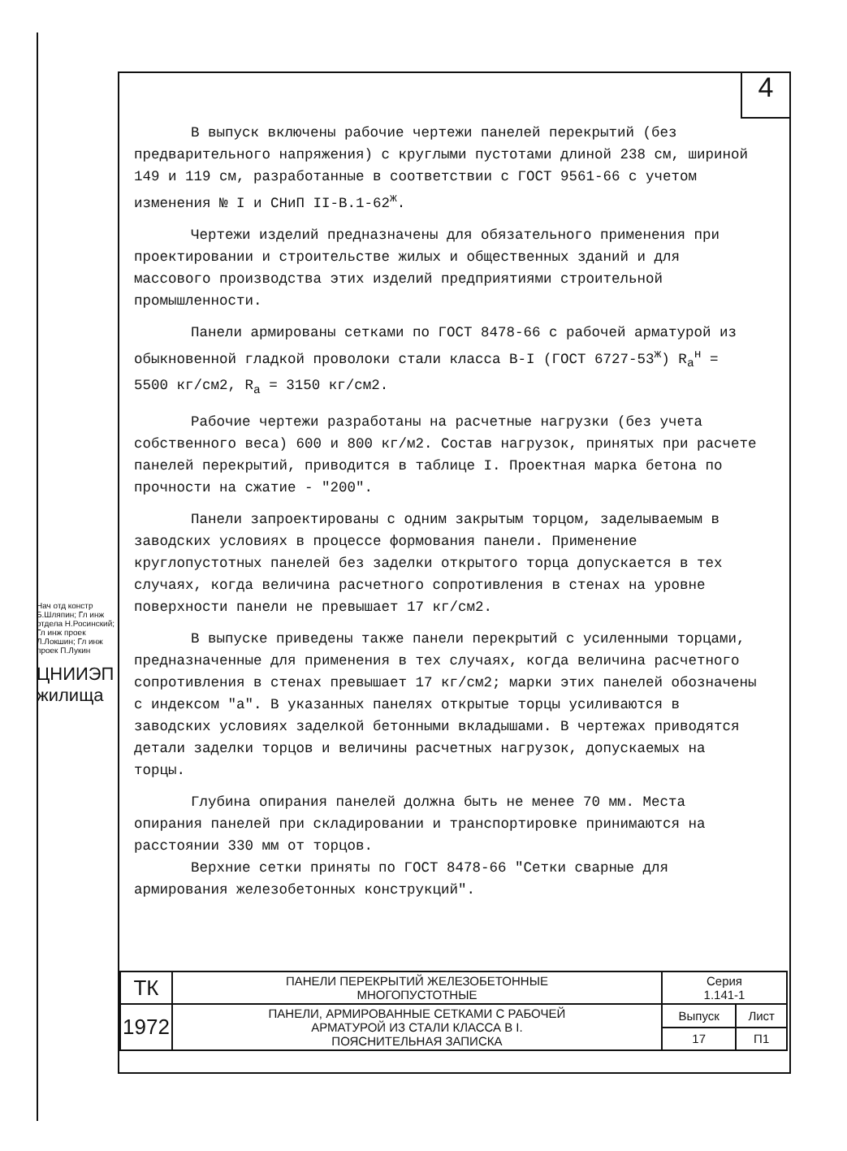4
В выпуск включены рабочие чертежи панелей перекрытий (без предварительного напряжения) с круглыми пустотами длиной 238 см, шириной 149 и 119 см, разработанные в соответствии с ГОСТ 9561-66 с учетом изменения № I и СНиП II-В.1-62<sup>ж</sup>.
Чертежи изделий предназначены для обязательного применения при проектировании и строительстве жилых и общественных зданий и для массового производства этих изделий предприятиями строительной промышленности.
Панели армированы сетками по ГОСТ 8478-66 с рабочей арматурой из обыкновенной гладкой проволоки стали класса В-I (ГОСТ 6727-53<sup>ж</sup>) R<sub>a</sub><sup>н</sup> = 5500 кг/см2, R<sub>a</sub> = 3150 кг/см2.
Рабочие чертежи разработаны на расчетные нагрузки (без учета собственного веса) 600 и 800 кг/м2. Состав нагрузок, принятых при расчете панелей перекрытий, приводится в таблице I. Проектная марка бетона по прочности на сжатие - "200".
Панели запроектированы с одним закрытым торцом, заделываемым в заводских условиях в процессе формования панели. Применение круглопустотных панелей без заделки открытого торца допускается в тех случаях, когда величина расчетного сопротивления в стенах на уровне поверхности панели не превышает 17 кг/см2.
В выпуске приведены также панели перекрытий с усиленными торцами, предназначенные для применения в тех случаях, когда величина расчетного сопротивления в стенах превышает 17 кг/см2; марки этих панелей обозначены с индексом "а". В указанных панелях открытые торцы усиливаются в заводских условиях заделкой бетонными вкладышами. В чертежах приводятся детали заделки торцов и величины расчетных нагрузок, допускаемых на торцы.
Глубина опирания панелей должна быть не менее 70 мм. Места опирания панелей при складировании и транспортировке принимаются на расстоянии 330 мм от торцов.
Верхние сетки приняты по ГОСТ 8478-66 "Сетки сварные для армирования железобетонных конструкций".
Нач отд констр Б.Шляпин; Гл инж отдела Н.Росинский; Гл инж проек Л.Локшин; Гл инж проек П.Лукин
ЦНИИЭП жилища
| ТК | ПАНЕЛИ ПЕРЕКРЫТИЙ ЖЕЛЕЗОБЕТОННЫЕ МНОГОПУСТОТНЫЕ | Серия 1.141-1 | |
| 1972 | ПАНЕЛИ, АРМИРОВАННЫЕ СЕТКАМИ С РАБОЧЕЙ АРМАТУРОЙ ИЗ СТАЛИ КЛАССА В I. ПОЯСНИТЕЛЬНАЯ ЗАПИСКА | Выпуск | Лист |
| | | 17 | П1 |